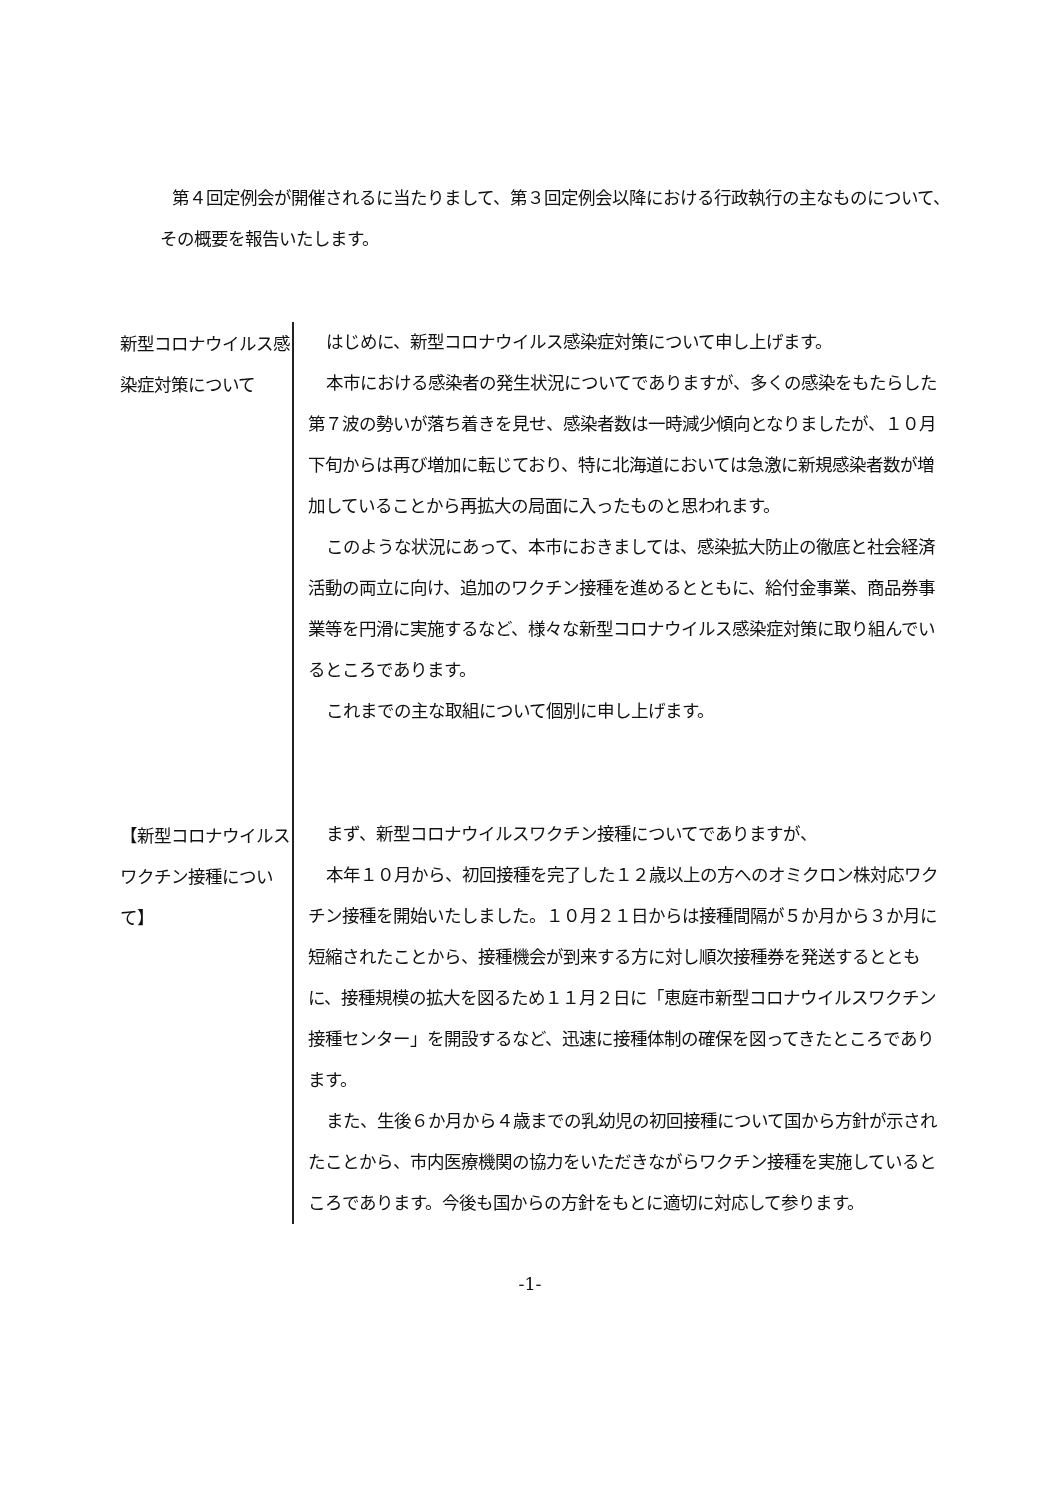第４回定例会が開催されるに当たりまして、第３回定例会以降における行政執行の主なものについて、その概要を報告いたします。
新型コロナウイルス感染症対策について
はじめに、新型コロナウイルス感染症対策について申し上げます。
本市における感染者の発生状況についてでありますが、多くの感染をもたらした第７波の勢いが落ち着きを見せ、感染者数は一時減少傾向となりましたが、１０月下旬からは再び増加に転じており、特に北海道においては急激に新規感染者数が増加していることから再拡大の局面に入ったものと思われます。
このような状況にあって、本市におきましては、感染拡大防止の徹底と社会経済活動の両立に向け、追加のワクチン接種を進めるとともに、給付金事業、商品券事業等を円滑に実施するなど、様々な新型コロナウイルス感染症対策に取り組んでいるところであります。
これまでの主な取組について個別に申し上げます。
【新型コロナウイルスワクチン接種について】
まず、新型コロナウイルスワクチン接種についてでありますが、
本年１０月から、初回接種を完了した１２歳以上の方へのオミクロン株対応ワクチン接種を開始いたしました。１０月２１日からは接種間隔が５か月から３か月に短縮されたことから、接種機会が到来する方に対し順次接種券を発送するとともに、接種規模の拡大を図るため１１月２日に「恵庭市新型コロナウイルスワクチン接種センター」を開設するなど、迅速に接種体制の確保を図ってきたところであります。
また、生後６か月から４歳までの乳幼児の初回接種について国から方針が示されたことから、市内医療機関の協力をいただきながらワクチン接種を実施しているところであります。今後も国からの方針をもとに適切に対応して参ります。
-1-